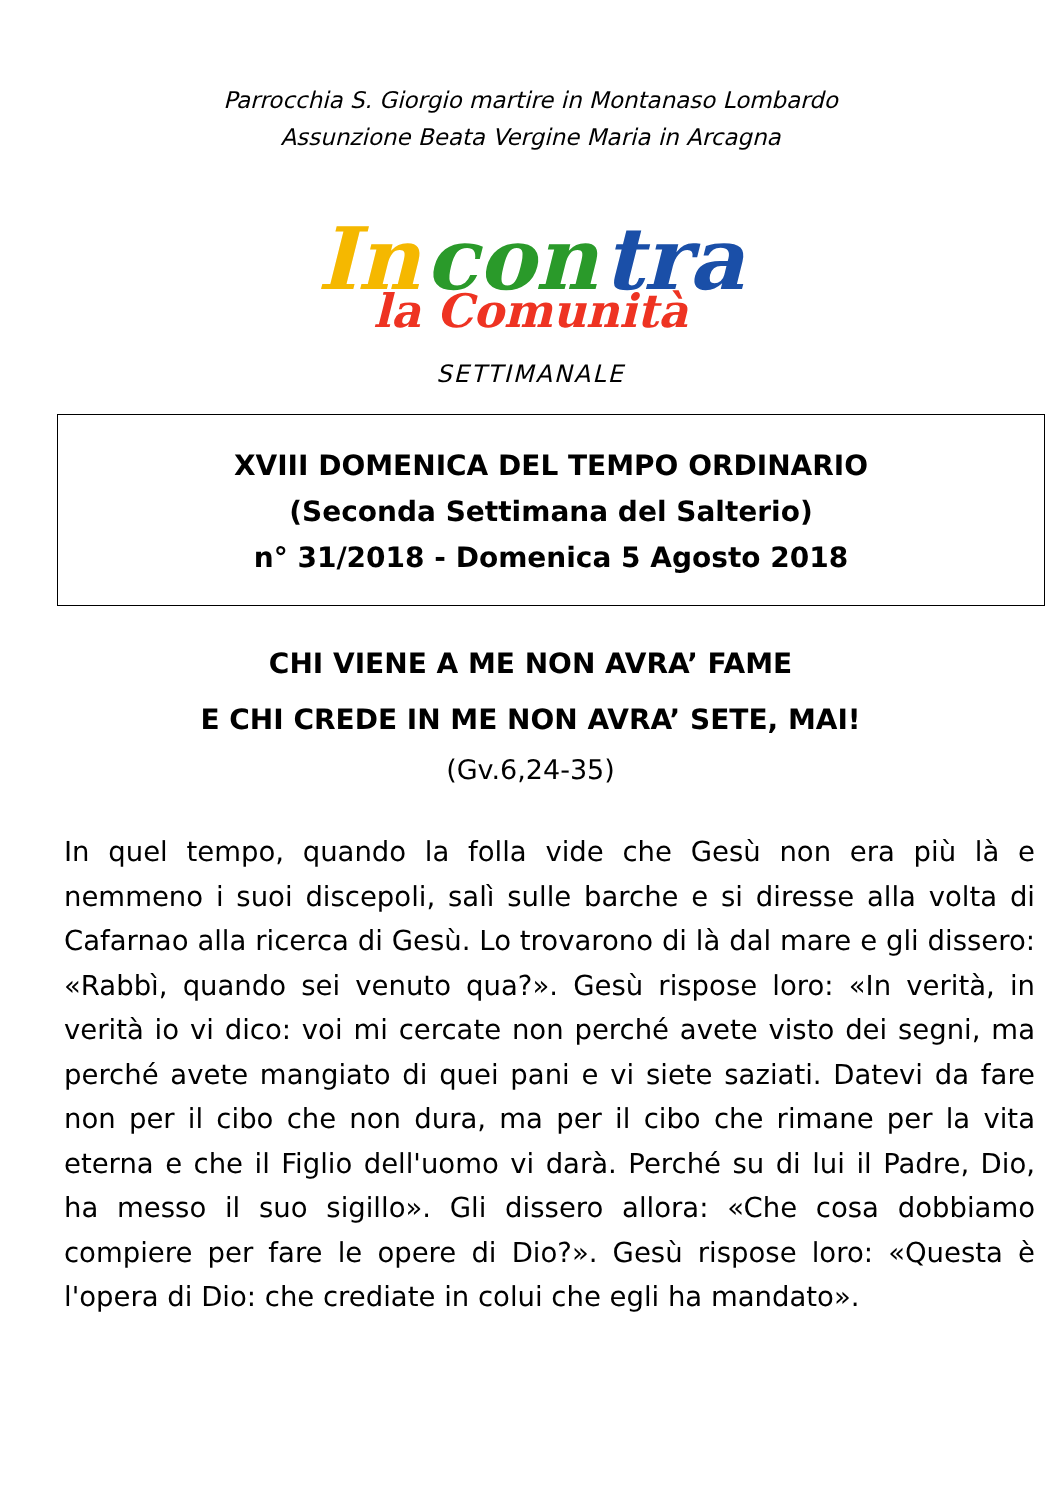Parrocchia S. Giorgio martire in Montanaso Lombardo
Assunzione Beata Vergine Maria in Arcagna
In con tra
la Comunità
SETTIMANALE
XVIII DOMENICA DEL TEMPO ORDINARIO
(Seconda Settimana del Salterio)
n° 31/2018 - Domenica 5 Agosto 2018
CHI VIENE A ME NON AVRA’ FAME
E CHI CREDE IN ME NON AVRA’ SETE, MAI!
(Gv.6,24-35)
In quel tempo, quando la folla vide che Gesù non era più là e nemmeno i suoi discepoli, salì sulle barche e si diresse alla volta di Cafarnao alla ricerca di Gesù. Lo trovarono di là dal mare e gli dissero: «Rabbì, quando sei venuto qua?». Gesù rispose loro: «In verità, in verità io vi dico: voi mi cercate non perché avete visto dei segni, ma perché avete mangiato di quei pani e vi siete saziati. Datevi da fare non per il cibo che non dura, ma per il cibo che rimane per la vita eterna e che il Figlio dell'uomo vi darà. Perché su di lui il Padre, Dio, ha messo il suo sigillo». Gli dissero allora: «Che cosa dobbiamo compiere per fare le opere di Dio?». Gesù rispose loro: «Questa è l'opera di Dio: che crediate in colui che egli ha mandato».